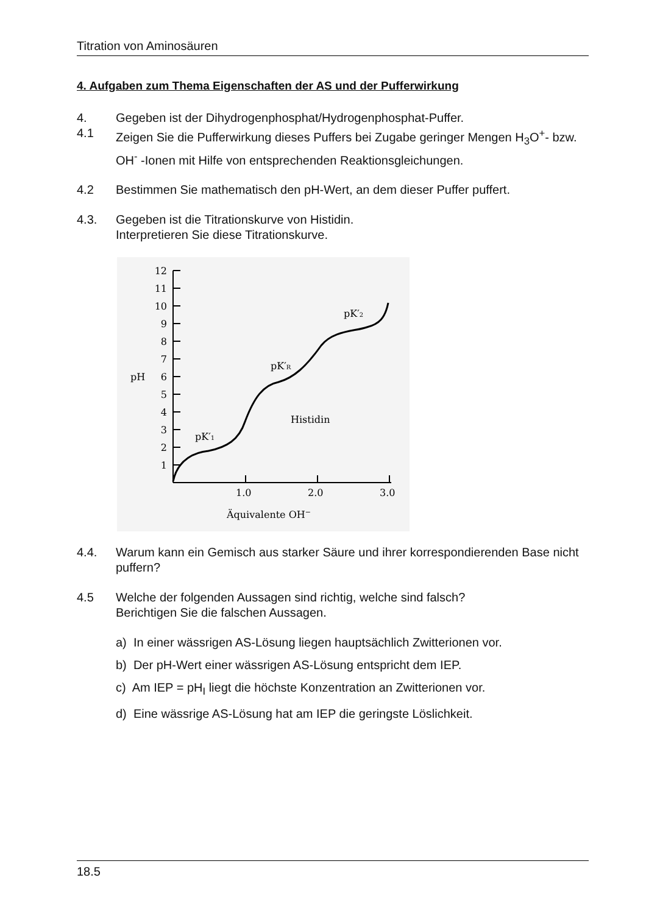Titration von Aminosäuren
4. Aufgaben zum Thema Eigenschaften der AS und der Pufferwirkung
4. Gegeben ist der Dihydrogenphosphat/Hydrogenphosphat-Puffer.
4.1 Zeigen Sie die Pufferwirkung dieses Puffers bei Zugabe geringer Mengen H<sub>3</sub>O<sup>+</sup>- bzw. OH<sup>-</sup> -Ionen mit Hilfe von entsprechenden Reaktionsgleichungen.
4.2 Bestimmen Sie mathematisch den pH-Wert, an dem dieser Puffer puffert.
4.3. Gegeben ist die Titrationskurve von Histidin.
Interpretieren Sie diese Titrationskurve.
12
11
10
9
8
7
6
5
4
3
2
1
pH
1.0
2.0
3.0
Äquivalente OH−
pK′1
pK′R
pK′2
Histidin
4.4. Warum kann ein Gemisch aus starker Säure und ihrer korrespondierenden Base nicht puffern?
4.5 Welche der folgenden Aussagen sind richtig, welche sind falsch?
Berichtigen Sie die falschen Aussagen.
a) In einer wässrigen AS-Lösung liegen hauptsächlich Zwitterionen vor.
b) Der pH-Wert einer wässrigen AS-Lösung entspricht dem IEP.
c) Am IEP = pH<sub>I</sub> liegt die höchste Konzentration an Zwitterionen vor.
d) Eine wässrige AS-Lösung hat am IEP die geringste Löslichkeit.
18.5